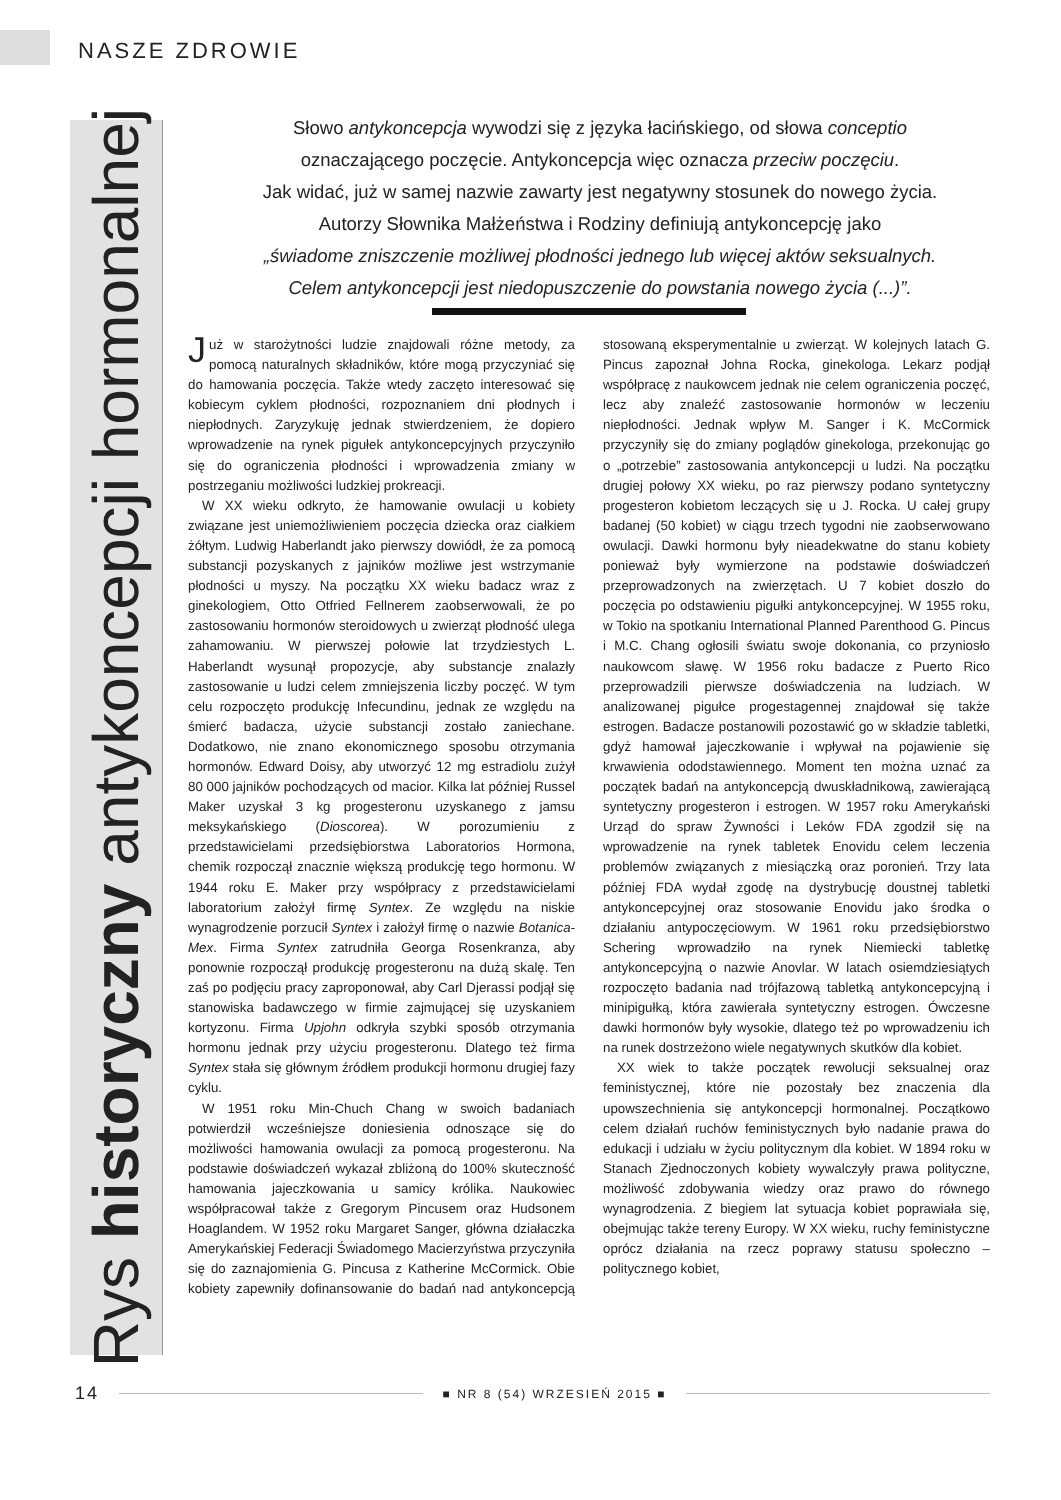NASZE ZDROWIE
Rys historyczny antykoncepcji hormonalnej
Słowo antykoncepcja wywodzi się z języka łacińskiego, od słowa conceptio
oznaczającego poczęcie. Antykoncepcja więc oznacza przeciw poczęciu.
Jak widać, już w samej nazwie zawarty jest negatywny stosunek do nowego życia.
Autorzy Słownika Małżeństwa i Rodziny definiują antykoncepcję jako
„świadome zniszczenie możliwej płodności jednego lub więcej aktów seksualnych.
Celem antykoncepcji jest niedopuszczenie do powstania nowego życia (...)”.
Już w starożytności ludzie znajdowali różne metody, za pomocą naturalnych składników, które mogą przyczyniać się do hamowania poczęcia. Także wtedy zaczęto interesować się kobiecym cyklem płodności, rozpoznaniem dni płodnych i niepłodnych. Zaryzykuję jednak stwierdzeniem, że dopiero wprowadzenie na rynek pigułek antykoncepcyjnych przyczyniło się do ograniczenia płodności i wprowadzenia zmiany w postrzeganiu możliwości ludzkiej prokreacji.
W XX wieku odkryto, że hamowanie owulacji u kobiety związane jest uniemożliwieniem poczęcia dziecka oraz ciałkiem żółtym. Ludwig Haberlandt jako pierwszy dowiódł, że za pomocą substancji pozyskanych z jajników możliwe jest wstrzymanie płodności u myszy. Na początku XX wieku badacz wraz z ginekologiem, Otto Otfried Fellnerem zaobserwowali, że po zastosowaniu hormonów steroidowych u zwierząt płodność ulega zahamowaniu. W pierwszej połowie lat trzydziestych L. Haberlandt wysunął propozycje, aby substancje znalazły zastosowanie u ludzi celem zmniejszenia liczby poczęć. W tym celu rozpoczęto produkcję Infecundinu, jednak ze względu na śmierć badacza, użycie substancji zostało zaniechane. Dodatkowo, nie znano ekonomicznego sposobu otrzymania hormonów. Edward Doisy, aby utworzyć 12 mg estradiolu zużył 80 000 jajników pochodzących od macior. Kilka lat później Russel Maker uzyskał 3 kg progesteronu uzyskanego z jamsu meksykańskiego (Dioscorea). W porozumieniu z przedstawicielami przedsiębiorstwa Laboratorios Hormona, chemik rozpoczął znacznie większą produkcję tego hormonu. W 1944 roku E. Maker przy współpracy z przedstawicielami laboratorium założył firmę Syntex. Ze względu na niskie wynagrodzenie porzucił Syntex i założył firmę o nazwie Botanica-Mex. Firma Syntex zatrudniła Georga Rosenkranza, aby ponownie rozpoczął produkcję progesteronu na dużą skalę. Ten zaś po podjęciu pracy zaproponował, aby Carl Djerassi podjął się stanowiska badawczego w firmie zajmującej się uzyskaniem kortyzonu. Firma Upjohn odkryła szybki sposób otrzymania hormonu jednak przy użyciu progesteronu. Dlatego też firma Syntex stała się głównym źródłem produkcji hormonu drugiej fazy cyklu.
W 1951 roku Min-Chuch Chang w swoich badaniach potwierdził wcześniejsze doniesienia odnoszące się do możliwości hamowania owulacji za pomocą progesteronu. Na podstawie doświadczeń wykazał zbliżoną do 100% skuteczność hamowania jajeczkowania u samicy królika. Naukowiec współpracował także z Gregorym Pincusem oraz Hudsonem Hoaglandem. W 1952 roku Margaret Sanger, główna działaczka Amerykańskiej Federacji Świadomego Macierzyństwa przyczyniła się do zaznajomienia G. Pincusa z Katherine McCormick. Obie kobiety zapewniły dofinansowanie do badań nad antykoncepcją stosowaną eksperymentalnie u zwierząt. W kolejnych latach G. Pincus zapoznał Johna Rocka, ginekologa. Lekarz podjął współpracę z naukowcem jednak nie celem ograniczenia poczęć, lecz aby znaleźć zastosowanie hormonów w leczeniu niepłodności. Jednak wpływ M. Sanger i K. McCormick przyczyniły się do zmiany poglądów ginekologa, przekonując go o „potrzebie” zastosowania antykoncepcji u ludzi. Na początku drugiej połowy XX wieku, po raz pierwszy podano syntetyczny progesteron kobietom leczących się u J. Rocka. U całej grupy badanej (50 kobiet) w ciągu trzech tygodni nie zaobserwowano owulacji. Dawki hormonu były nieadekwatne do stanu kobiety ponieważ były wymierzone na podstawie doświadczeń przeprowadzonych na zwierzętach. U 7 kobiet doszło do poczęcia po odstawieniu pigułki antykoncepcyjnej. W 1955 roku, w Tokio na spotkaniu International Planned Parenthood G. Pincus i M.C. Chang ogłosili światu swoje dokonania, co przyniosło naukowcom sławę. W 1956 roku badacze z Puerto Rico przeprowadzili pierwsze doświadczenia na ludziach. W analizowanej pigułce progestagennej znajdował się także estrogen. Badacze postanowili pozostawić go w składzie tabletki, gdyż hamował jajeczkowanie i wpływał na pojawienie się krwawienia ododstawiennego. Moment ten można uznać za początek badań na antykoncepcją dwuskładnikową, zawierającą syntetyczny progesteron i estrogen. W 1957 roku Amerykański Urząd do spraw Żywności i Leków FDA zgodził się na wprowadzenie na rynek tabletek Enovidu celem leczenia problemów związanych z miesiączką oraz poronień. Trzy lata później FDA wydał zgodę na dystrybucję doustnej tabletki antykoncepcyjnej oraz stosowanie Enovidu jako środka o działaniu antypoczęciowym. W 1961 roku przedsiębiorstwo Schering wprowadziło na rynek Niemiecki tabletkę antykoncepcyjną o nazwie Anovlar. W latach osiemdziesiątych rozpoczęto badania nad trójfazową tabletką antykoncepcyjną i minipigułką, która zawierała syntetyczny estrogen. Ówczesne dawki hormonów były wysokie, dlatego też po wprowadzeniu ich na runek dostrzeżono wiele negatywnych skutków dla kobiet.
XX wiek to także początek rewolucji seksualnej oraz feministycznej, które nie pozostały bez znaczenia dla upowszechnienia się antykoncepcji hormonalnej. Początkowo celem działań ruchów feministycznych było nadanie prawa do edukacji i udziału w życiu politycznym dla kobiet. W 1894 roku w Stanach Zjednoczonych kobiety wywalczyły prawa polityczne, możliwość zdobywania wiedzy oraz prawo do równego wynagrodzenia. Z biegiem lat sytuacja kobiet poprawiała się, obejmując także tereny Europy. W XX wieku, ruchy feministyczne oprócz działania na rzecz poprawy statusu społeczno – politycznego kobiet,
14 ■ NR 8 (54) WRZESIEŃ 2015 ■